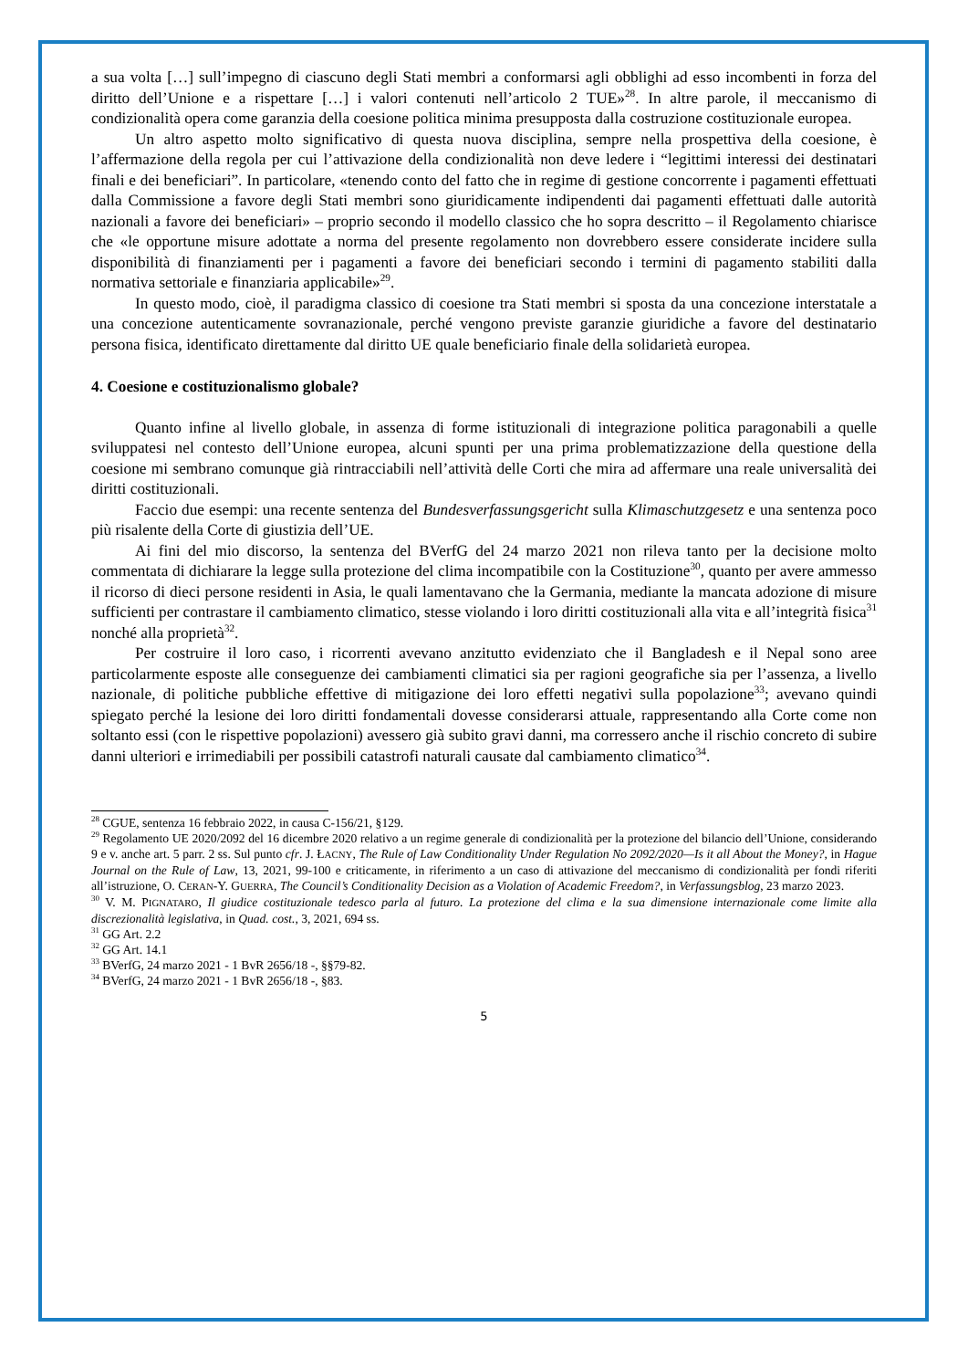a sua volta […] sull’impegno di ciascuno degli Stati membri a conformarsi agli obblighi ad esso incombenti in forza del diritto dell’Unione e a rispettare […] i valori contenuti nell’articolo 2 TUE»<sup>28</sup>. In altre parole, il meccanismo di condizionalità opera come garanzia della coesione politica minima presupposta dalla costruzione costituzionale europea.
Un altro aspetto molto significativo di questa nuova disciplina, sempre nella prospettiva della coesione, è l’affermazione della regola per cui l’attivazione della condizionalità non deve ledere i “legittimi interessi dei destinatari finali e dei beneficiari”. In particolare, «tenendo conto del fatto che in regime di gestione concorrente i pagamenti effettuati dalla Commissione a favore degli Stati membri sono giuridicamente indipendenti dai pagamenti effettuati dalle autorità nazionali a favore dei beneficiari» – proprio secondo il modello classico che ho sopra descritto – il Regolamento chiarisce che «le opportune misure adottate a norma del presente regolamento non dovrebbero essere considerate incidere sulla disponibilità di finanziamenti per i pagamenti a favore dei beneficiari secondo i termini di pagamento stabiliti dalla normativa settoriale e finanziaria applicabile»<sup>29</sup>.
In questo modo, cioè, il paradigma classico di coesione tra Stati membri si sposta da una concezione interstatale a una concezione autenticamente sovranazionale, perché vengono previste garanzie giuridiche a favore del destinatario persona fisica, identificato direttamente dal diritto UE quale beneficiario finale della solidarietà europea.
4. Coesione e costituzionalismo globale?
Quanto infine al livello globale, in assenza di forme istituzionali di integrazione politica paragonabili a quelle sviluppatesi nel contesto dell’Unione europea, alcuni spunti per una prima problematizzazione della questione della coesione mi sembrano comunque già rintracciabili nell’attività delle Corti che mira ad affermare una reale universalità dei diritti costituzionali.
Faccio due esempi: una recente sentenza del Bundesverfassungsgericht sulla Klimaschutzgesetz e una sentenza poco più risalente della Corte di giustizia dell’UE.
Ai fini del mio discorso, la sentenza del BVerfG del 24 marzo 2021 non rileva tanto per la decisione molto commentata di dichiarare la legge sulla protezione del clima incompatibile con la Costituzione<sup>30</sup>, quanto per avere ammesso il ricorso di dieci persone residenti in Asia, le quali lamentavano che la Germania, mediante la mancata adozione di misure sufficienti per contrastare il cambiamento climatico, stesse violando i loro diritti costituzionali alla vita e all’integrità fisica<sup>31</sup> nonché alla proprietà<sup>32</sup>.
Per costruire il loro caso, i ricorrenti avevano anzitutto evidenziato che il Bangladesh e il Nepal sono aree particolarmente esposte alle conseguenze dei cambiamenti climatici sia per ragioni geografiche sia per l’assenza, a livello nazionale, di politiche pubbliche effettive di mitigazione dei loro effetti negativi sulla popolazione<sup>33</sup>; avevano quindi spiegato perché la lesione dei loro diritti fondamentali dovesse considerarsi attuale, rappresentando alla Corte come non soltanto essi (con le rispettive popolazioni) avessero già subito gravi danni, ma corressero anche il rischio concreto di subire danni ulteriori e irrimediabili per possibili catastrofi naturali causate dal cambiamento climatico<sup>34</sup>.
<sup>28</sup> CGUE, sentenza 16 febbraio 2022, in causa C-156/21, §129.
<sup>29</sup> Regolamento UE 2020/2092 del 16 dicembre 2020 relativo a un regime generale di condizionalità per la protezione del bilancio dell’Unione, considerando 9 e v. anche art. 5 parr. 2 ss. Sul punto cfr. J. ŁACNY, The Rule of Law Conditionality Under Regulation No 2092/2020—Is it all About the Money?, in Hague Journal on the Rule of Law, 13, 2021, 99-100 e criticamente, in riferimento a un caso di attivazione del meccanismo di condizionalità per fondi riferiti all’istruzione, O. CERAN-Y. GUERRA, The Council’s Conditionality Decision as a Violation of Academic Freedom?, in Verfassungsblog, 23 marzo 2023.
<sup>30</sup> V. M. PIGNATARO, Il giudice costituzionale tedesco parla al futuro. La protezione del clima e la sua dimensione internazionale come limite alla discrezionalità legislativa, in Quad. cost., 3, 2021, 694 ss.
<sup>31</sup> GG Art. 2.2
<sup>32</sup> GG Art. 14.1
<sup>33</sup> BVerfG, 24 marzo 2021 - 1 BvR 2656/18 -, §§79-82.
<sup>34</sup> BVerfG, 24 marzo 2021 - 1 BvR 2656/18 -, §83.
5